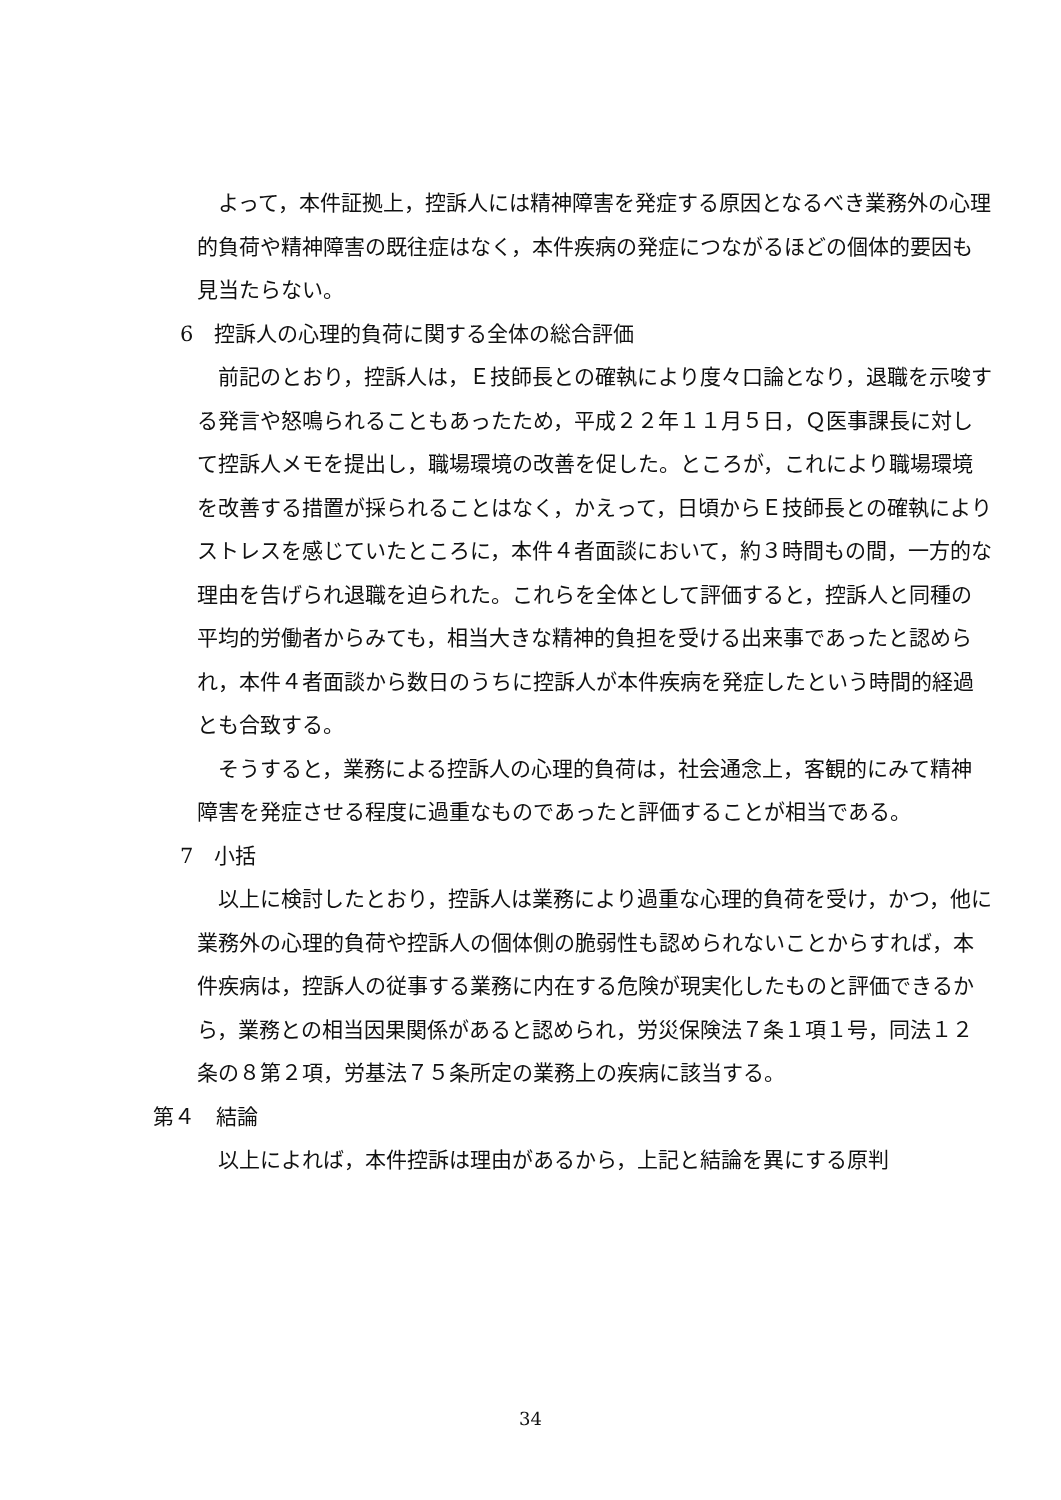よって，本件証拠上，控訴人には精神障害を発症する原因となるべき業務外の心理的負荷や精神障害の既往症はなく，本件疾病の発症につながるほどの個体的要因も見当たらない。
6　控訴人の心理的負荷に関する全体の総合評価
前記のとおり，控訴人は，Ｅ技師長との確執により度々口論となり，退職を示唆する発言や怒鳴られることもあったため，平成２２年１１月５日，Ｑ医事課長に対して控訴人メモを提出し，職場環境の改善を促した。ところが，これにより職場環境を改善する措置が採られることはなく，かえって，日頃からＥ技師長との確執によりストレスを感じていたところに，本件４者面談において，約３時間もの間，一方的な理由を告げられ退職を迫られた。これらを全体として評価すると，控訴人と同種の平均的労働者からみても，相当大きな精神的負担を受ける出来事であったと認められ，本件４者面談から数日のうちに控訴人が本件疾病を発症したという時間的経過とも合致する。
そうすると，業務による控訴人の心理的負荷は，社会通念上，客観的にみて精神障害を発症させる程度に過重なものであったと評価することが相当である。
7　小括
以上に検討したとおり，控訴人は業務により過重な心理的負荷を受け，かつ，他に業務外の心理的負荷や控訴人の個体側の脆弱性も認められないことからすれば，本件疾病は，控訴人の従事する業務に内在する危険が現実化したものと評価できるから，業務との相当因果関係があると認められ，労災保険法７条１項１号，同法１２条の８第２項，労基法７５条所定の業務上の疾病に該当する。
第４　結論
以上によれば，本件控訴は理由があるから，上記と結論を異にする原判
34